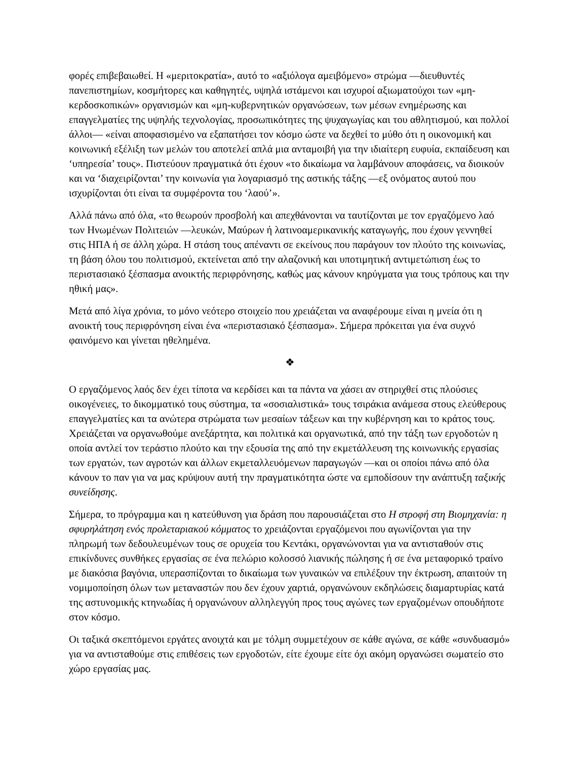φορές επιβεβαιωθεί. Η «μεριτοκρατία», αυτό το «αξιόλογα αμειβόμενο» στρώμα —διευθυντές πανεπιστημίων, κοσμήτορες και καθηγητές, υψηλά ιστάμενοι και ισχυροί αξιωματούχοι των «μη-κερδοσκοπικών» οργανισμών και «μη-κυβερνητικών οργανώσεων, των μέσων ενημέρωσης και επαγγελματίες της υψηλής τεχνολογίας, προσωπικότητες της ψυχαγωγίας και του αθλητισμού, και πολλοί άλλοι— «είναι αποφασισμένο να εξαπατήσει τον κόσμο ώστε να δεχθεί το μύθο ότι η οικονομική και κοινωνική εξέλιξη των μελών του αποτελεί απλά μια ανταμοιβή για την ιδιαίτερη ευφυία, εκπαίδευση και ‘υπηρεσία’ τους». Πιστεύουν πραγματικά ότι έχουν «το δικαίωμα να λαμβάνουν αποφάσεις, να διοικούν και να ‘διαχειρίζονται’ την κοινωνία για λογαριασμό της αστικής τάξης —εξ ονόματος αυτού που ισχυρίζονται ότι είναι τα συμφέροντα του ‘λαού’».
Αλλά πάνω από όλα, «το θεωρούν προσβολή και απεχθάνονται να ταυτίζονται με τον εργαζόμενο λαό των Ηνωμένων Πολιτειών —λευκών, Μαύρων ή λατινοαμερικανικής καταγωγής, που έχουν γεννηθεί στις ΗΠΑ ή σε άλλη χώρα. Η στάση τους απέναντι σε εκείνους που παράγουν τον πλούτο της κοινωνίας, τη βάση όλου του πολιτισμού, εκτείνεται από την αλαζονική και υποτιμητική αντιμετώπιση έως το περιστασιακό ξέσπασμα ανοικτής περιφρόνησης, καθώς μας κάνουν κηρύγματα για τους τρόπους και την ηθική μας».
Μετά από λίγα χρόνια, το μόνο νεότερο στοιχείο που χρειάζεται να αναφέρουμε είναι η μνεία ότι η ανοικτή τους περιφρόνηση είναι ένα «περιστασιακό ξέσπασμα». Σήμερα πρόκειται για ένα συχνό φαινόμενο και γίνεται ηθελημένα.
❖
Ο εργαζόμενος λαός δεν έχει τίποτα να κερδίσει και τα πάντα να χάσει αν στηριχθεί στις πλούσιες οικογένειες, το δικομματικό τους σύστημα, τα «σοσιαλιστικά» τους τσιράκια ανάμεσα στους ελεύθερους επαγγελματίες και τα ανώτερα στρώματα των μεσαίων τάξεων και την κυβέρνηση και το κράτος τους. Χρειάζεται να οργανωθούμε ανεξάρτητα, και πολιτικά και οργανωτικά, από την τάξη των εργοδοτών η οποία αντλεί τον τεράστιο πλούτο και την εξουσία της από την εκμετάλλευση της κοινωνικής εργασίας των εργατών, των αγροτών και άλλων εκμεταλλευόμενων παραγωγών —και οι οποίοι πάνω από όλα κάνουν το παν για να μας κρύψουν αυτή την πραγματικότητα ώστε να εμποδίσουν την ανάπτυξη ταξικής συνείδησης.
Σήμερα, το πρόγραμμα και η κατεύθυνση για δράση που παρουσιάζεται στο Η στροφή στη Βιομηχανία: η σφυρηλάτηση ενός προλεταριακού κόμματος το χρειάζονται εργαζόμενοι που αγωνίζονται για την πληρωμή των δεδουλευμένων τους σε ορυχεία του Κεντάκι, οργανώνονται για να αντισταθούν στις επικίνδυνες συνθήκες εργασίας σε ένα πελώριο κολοσσό λιανικής πώλησης ή σε ένα μεταφορικό τραίνο με διακόσια βαγόνια, υπερασπίζονται το δικαίωμα των γυναικών να επιλέξουν την έκτρωση, απαιτούν τη νομιμοποίηση όλων των μεταναστών που δεν έχουν χαρτιά, οργανώνουν εκδηλώσεις διαμαρτυρίας κατά της αστυνομικής κτηνωδίας ή οργανώνουν αλληλεγγύη προς τους αγώνες των εργαζομένων οπουδήποτε στον κόσμο.
Οι ταξικά σκεπτόμενοι εργάτες ανοιχτά και με τόλμη συμμετέχουν σε κάθε αγώνα, σε κάθε «συνδυασμό» για να αντισταθούμε στις επιθέσεις των εργοδοτών, είτε έχουμε είτε όχι ακόμη οργανώσει σωματείο στο χώρο εργασίας μας.